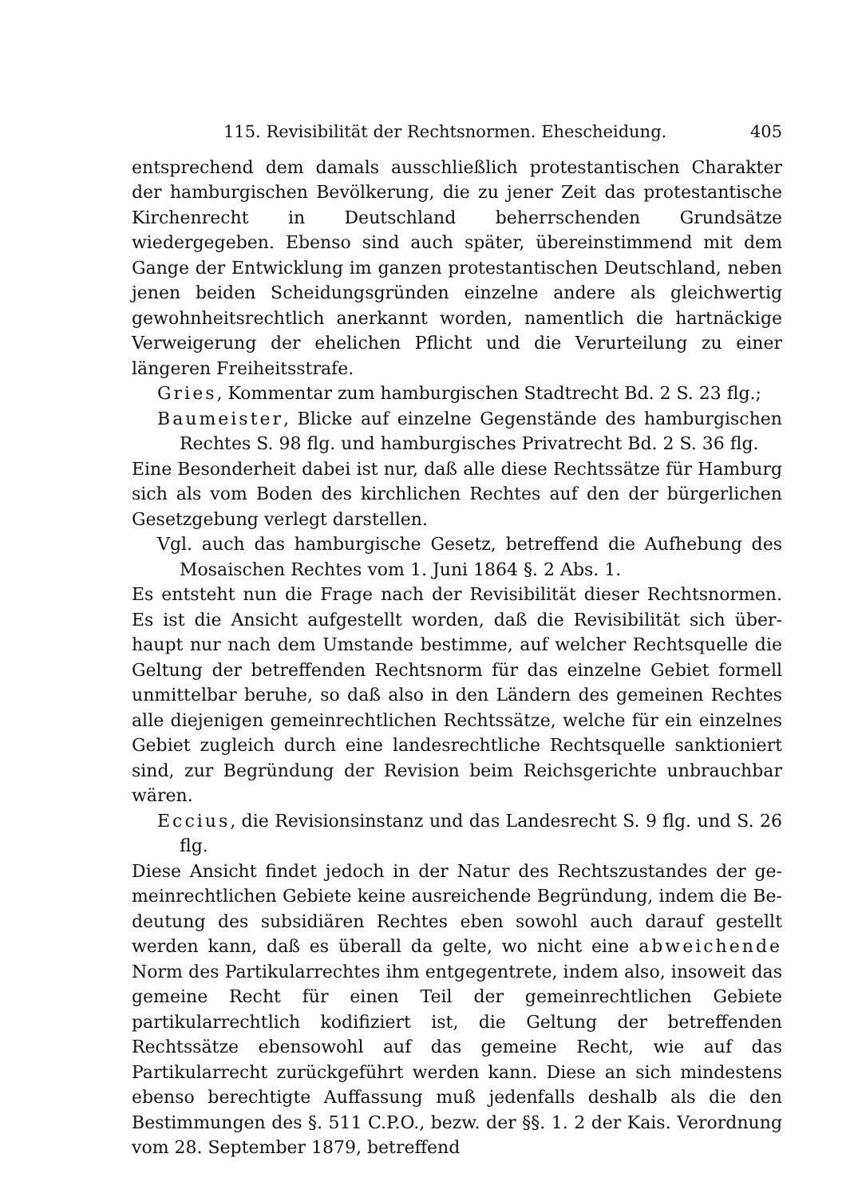115. Revisibilität der Rechtsnormen. Ehescheidung. 405
entsprechend dem damals ausschließlich protestantischen Charakter der hamburgischen Bevölkerung, die zu jener Zeit das protestantische Kirchen­recht in Deutschland beherrschenden Grundsätze wiedergegeben. Ebenso sind auch später, übereinstimmend mit dem Gange der Entwicklung im ganzen protestantischen Deutschland, neben jenen beiden Scheidungs­gründen einzelne andere als gleichwertig gewohnheitsrechtlich anerkannt worden, namentlich die hartnäckige Verweigerung der ehelichen Pflicht und die Verurteilung zu einer längeren Freiheitsstrafe.
Gries, Kommentar zum hamburgischen Stadtrecht Bd. 2 S. 23 flg.;
Baumeister, Blicke auf einzelne Gegenstände des hamburgischen Rechtes S. 98 flg. und hamburgisches Privatrecht Bd. 2 S. 36 flg.
Eine Besonderheit dabei ist nur, daß alle diese Rechtssätze für Ham­burg sich als vom Boden des kirchlichen Rechtes auf den der bürger­lichen Gesetzgebung verlegt darstellen.
Vgl. auch das hamburgische Gesetz, betreffend die Aufhebung des Mosaischen Rechtes vom 1. Juni 1864 §. 2 Abs. 1.
Es entsteht nun die Frage nach der Revisibilität dieser Rechtsnormen. Es ist die Ansicht aufgestellt worden, daß die Revisibilität sich über­haupt nur nach dem Umstande bestimme, auf welcher Rechtsquelle die Geltung der betreffenden Rechtsnorm für das einzelne Gebiet formell unmittelbar beruhe, so daß also in den Ländern des gemeinen Rechtes alle diejenigen gemeinrechtlichen Rechtssätze, welche für ein einzelnes Gebiet zugleich durch eine landesrechtliche Rechtsquelle sanktioniert sind, zur Begründung der Revision beim Reichsgerichte unbrauchbar wären.
Eccius, die Revisionsinstanz und das Landesrecht S. 9 flg. und S. 26 flg.
Diese Ansicht findet jedoch in der Natur des Rechtszustandes der ge­meinrechtlichen Gebiete keine ausreichende Begründung, indem die Be­deutung des subsidiären Rechtes eben sowohl auch darauf gestellt werden kann, daß es überall da gelte, wo nicht eine abweichende Norm des Partikularrechtes ihm entgegentrete, indem also, insoweit das gemeine Recht für einen Teil der gemeinrechtlichen Gebiete partikularrechtlich kodifiziert ist, die Geltung der betreffenden Rechtssätze ebensowohl auf das gemeine Recht, wie auf das Partikularrecht zurückgeführt werden kann. Diese an sich mindestens ebenso berechtigte Auffassung muß jedenfalls deshalb als die den Bestimmungen des §. 511 C.P.O., bezw. der §§. 1. 2 der Kais. Verordnung vom 28. September 1879, betreffend